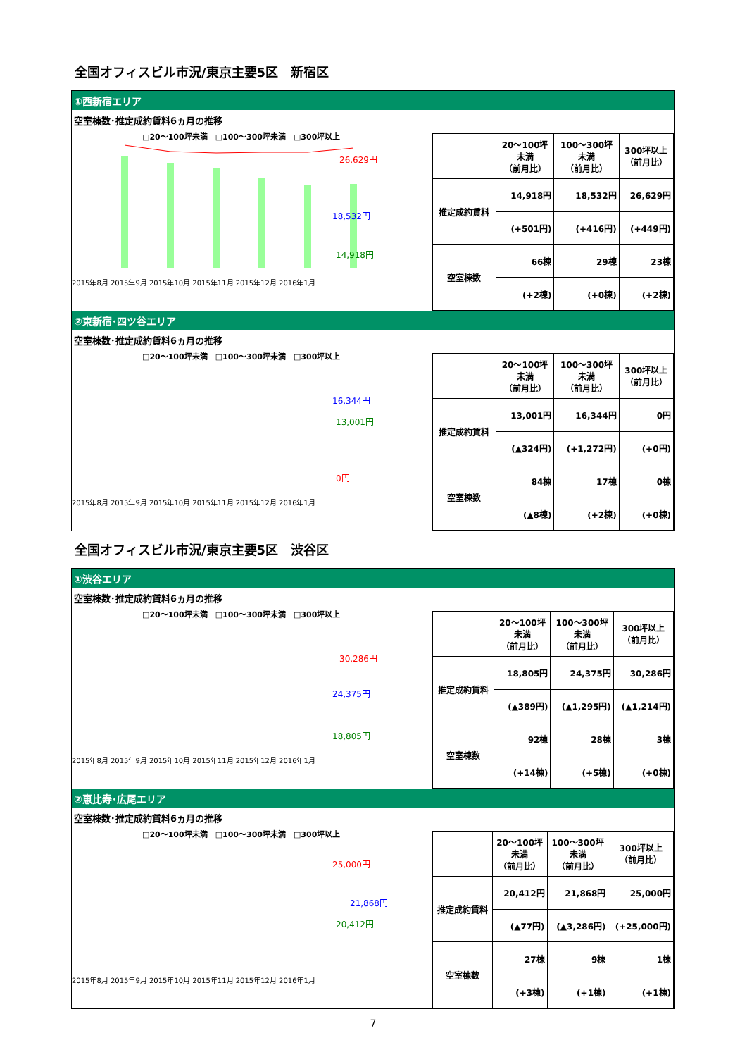全国オフィスビル市況/東京主要5区　新宿区
①西新宿エリア
空室棟数･推定成約賃料6ヵ月の推移
□20～100坪未満　□100～300坪未満　□300坪以上
26,629円
18,532円
14,918円
2015年8月 2015年9月 2015年10月 2015年11月 2015年12月 2016年1月
| | 20～100坪 未満 （前月比） | 100～300坪 未満 （前月比） | 300坪以上 （前月比） |
| --- | --- | --- | --- |
| 推定成約賃料 | 14,918円 | 18,532円 | 26,629円 |
| | (+501円) | (+416円) | (+449円) |
| 空室棟数 | 66棟 | 29棟 | 23棟 |
| | (+2棟) | (+0棟) | (+2棟) |
②東新宿･四ツ谷エリア
空室棟数･推定成約賃料6ヵ月の推移
□20～100坪未満　□100～300坪未満　□300坪以上
16,344円
13,001円
0円
2015年8月 2015年9月 2015年10月 2015年11月 2015年12月 2016年1月
| | 20～100坪 未満 （前月比） | 100～300坪 未満 （前月比） | 300坪以上 （前月比） |
| --- | --- | --- | --- |
| 推定成約賃料 | 13,001円 | 16,344円 | 0円 |
| | (▲324円) | (+1,272円) | (+0円) |
| 空室棟数 | 84棟 | 17棟 | 0棟 |
| | (▲8棟) | (+2棟) | (+0棟) |
全国オフィスビル市況/東京主要5区　渋谷区
①渋谷エリア
空室棟数･推定成約賃料6ヵ月の推移
□20～100坪未満　□100～300坪未満　□300坪以上
30,286円
24,375円
18,805円
2015年8月 2015年9月 2015年10月 2015年11月 2015年12月 2016年1月
| | 20～100坪 未満 （前月比） | 100～300坪 未満 （前月比） | 300坪以上 （前月比） |
| --- | --- | --- | --- |
| 推定成約賃料 | 18,805円 | 24,375円 | 30,286円 |
| | (▲389円) | (▲1,295円) | (▲1,214円) |
| 空室棟数 | 92棟 | 28棟 | 3棟 |
| | (+14棟) | (+5棟) | (+0棟) |
②恵比寿･広尾エリア
空室棟数･推定成約賃料6ヵ月の推移
□20～100坪未満　□100～300坪未満　□300坪以上
25,000円
21,868円
20,412円
2015年8月 2015年9月 2015年10月 2015年11月 2015年12月 2016年1月
| | 20～100坪 未満 （前月比） | 100～300坪 未満 （前月比） | 300坪以上 （前月比） |
| --- | --- | --- | --- |
| 推定成約賃料 | 20,412円 | 21,868円 | 25,000円 |
| | (▲77円) | (▲3,286円) | (+25,000円) |
| 空室棟数 | 27棟 | 9棟 | 1棟 |
| | (+3棟) | (+1棟) | (+1棟) |
7